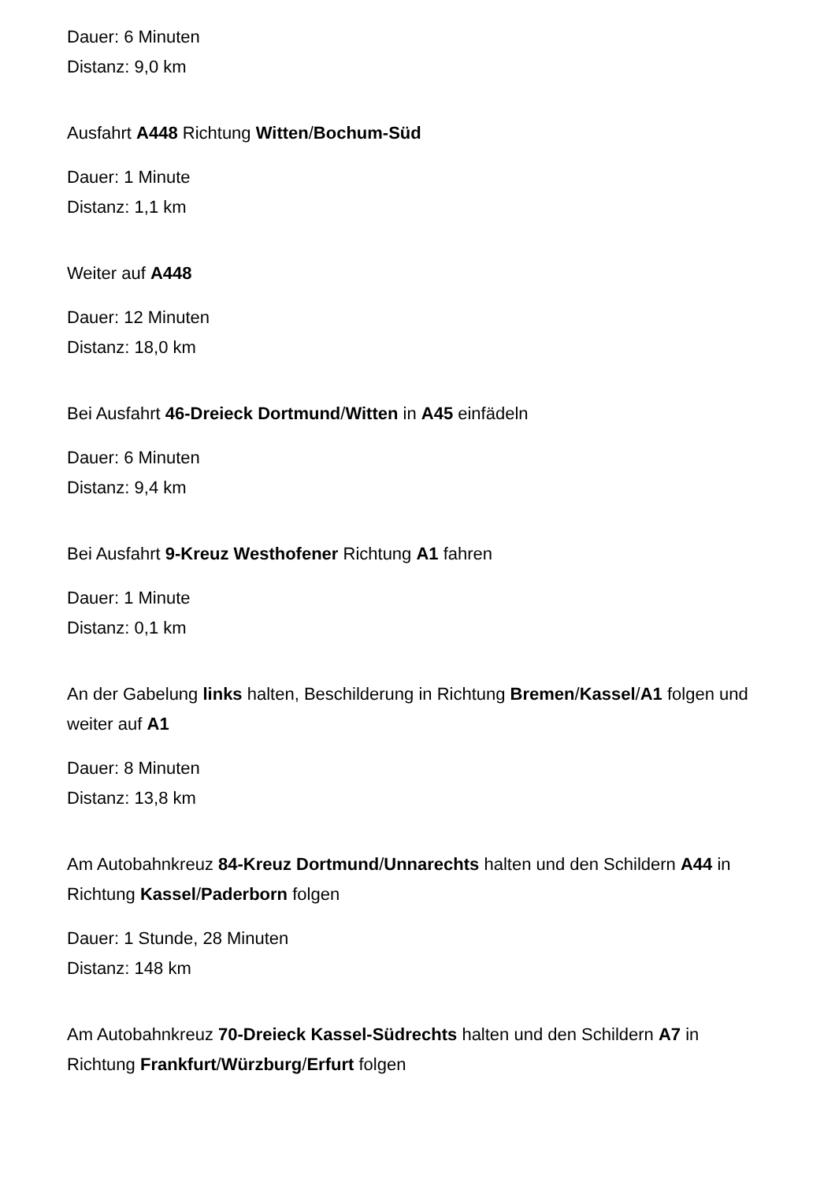Dauer: 6 Minuten
Distanz: 9,0 km
Ausfahrt A448 Richtung Witten/Bochum-Süd
Dauer: 1 Minute
Distanz: 1,1 km
Weiter auf A448
Dauer: 12 Minuten
Distanz: 18,0 km
Bei Ausfahrt 46-Dreieck Dortmund/Witten in A45 einfädeln
Dauer: 6 Minuten
Distanz: 9,4 km
Bei Ausfahrt 9-Kreuz Westhofener Richtung A1 fahren
Dauer: 1 Minute
Distanz: 0,1 km
An der Gabelung links halten, Beschilderung in Richtung Bremen/Kassel/A1 folgen und weiter auf A1
Dauer: 8 Minuten
Distanz: 13,8 km
Am Autobahnkreuz 84-Kreuz Dortmund/Unnarechts halten und den Schildern A44 in Richtung Kassel/Paderborn folgen
Dauer: 1 Stunde, 28 Minuten
Distanz: 148 km
Am Autobahnkreuz 70-Dreieck Kassel-Südrechts halten und den Schildern A7 in Richtung Frankfurt/Würzburg/Erfurt folgen